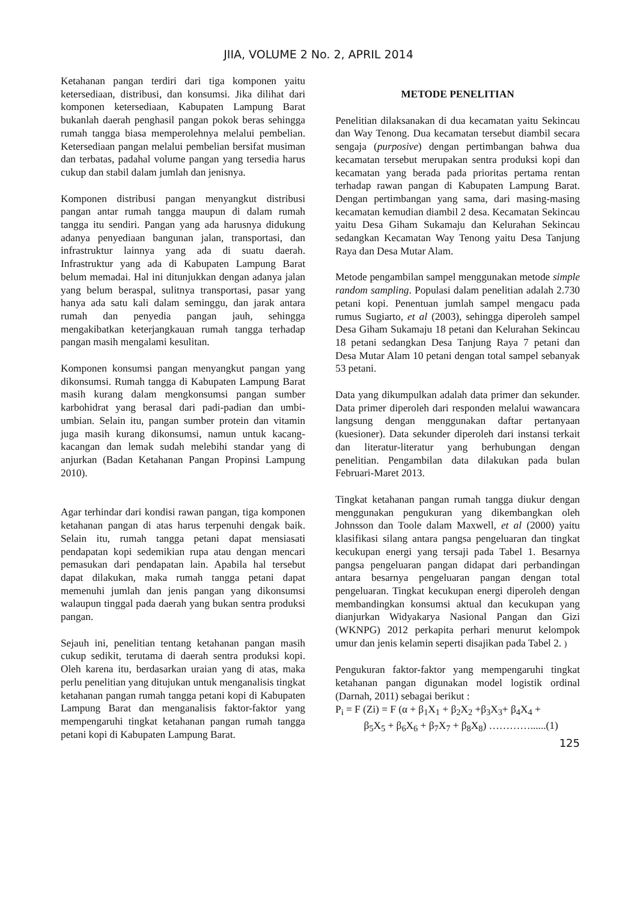JIIA, VOLUME 2 No. 2, APRIL 2014
Ketahanan pangan terdiri dari tiga komponen yaitu ketersediaan, distribusi, dan konsumsi. Jika dilihat dari komponen ketersediaan, Kabupaten Lampung Barat bukanlah daerah penghasil pangan pokok beras sehingga rumah tangga biasa memperolehnya melalui pembelian. Ketersediaan pangan melalui pembelian bersifat musiman dan terbatas, padahal volume pangan yang tersedia harus cukup dan stabil dalam jumlah dan jenisnya.
Komponen distribusi pangan menyangkut distribusi pangan antar rumah tangga maupun di dalam rumah tangga itu sendiri. Pangan yang ada harusnya didukung adanya penyediaan bangunan jalan, transportasi, dan infrastruktur lainnya yang ada di suatu daerah. Infrastruktur yang ada di Kabupaten Lampung Barat belum memadai. Hal ini ditunjukkan dengan adanya jalan yang belum beraspal, sulitnya transportasi, pasar yang hanya ada satu kali dalam seminggu, dan jarak antara rumah dan penyedia pangan jauh, sehingga mengakibatkan keterjangkauan rumah tangga terhadap pangan masih mengalami kesulitan.
Komponen konsumsi pangan menyangkut pangan yang dikonsumsi. Rumah tangga di Kabupaten Lampung Barat masih kurang dalam mengkonsumsi pangan sumber karbohidrat yang berasal dari padi-padian dan umbi-umbian. Selain itu, pangan sumber protein dan vitamin juga masih kurang dikonsumsi, namun untuk kacang-kacangan dan lemak sudah melebihi standar yang di anjurkan (Badan Ketahanan Pangan Propinsi Lampung 2010).
Agar terhindar dari kondisi rawan pangan, tiga komponen ketahanan pangan di atas harus terpenuhi dengak baik. Selain itu, rumah tangga petani dapat mensiasati pendapatan kopi sedemikian rupa atau dengan mencari pemasukan dari pendapatan lain. Apabila hal tersebut dapat dilakukan, maka rumah tangga petani dapat memenuhi jumlah dan jenis pangan yang dikonsumsi walaupun tinggal pada daerah yang bukan sentra produksi pangan.
Sejauh ini, penelitian tentang ketahanan pangan masih cukup sedikit, terutama di daerah sentra produksi kopi. Oleh karena itu, berdasarkan uraian yang di atas, maka perlu penelitian yang ditujukan untuk menganalisis tingkat ketahanan pangan rumah tangga petani kopi di Kabupaten Lampung Barat dan menganalisis faktor-faktor yang mempengaruhi tingkat ketahanan pangan rumah tangga petani kopi di Kabupaten Lampung Barat.
METODE PENELITIAN
Penelitian dilaksanakan di dua kecamatan yaitu Sekincau dan Way Tenong. Dua kecamatan tersebut diambil secara sengaja (purposive) dengan pertimbangan bahwa dua kecamatan tersebut merupakan sentra produksi kopi dan kecamatan yang berada pada prioritas pertama rentan terhadap rawan pangan di Kabupaten Lampung Barat. Dengan pertimbangan yang sama, dari masing-masing kecamatan kemudian diambil 2 desa. Kecamatan Sekincau yaitu Desa Giham Sukamaju dan Kelurahan Sekincau sedangkan Kecamatan Way Tenong yaitu Desa Tanjung Raya dan Desa Mutar Alam.
Metode pengambilan sampel menggunakan metode simple random sampling. Populasi dalam penelitian adalah 2.730 petani kopi. Penentuan jumlah sampel mengacu pada rumus Sugiarto, et al (2003), sehingga diperoleh sampel Desa Giham Sukamaju 18 petani dan Kelurahan Sekincau 18 petani sedangkan Desa Tanjung Raya 7 petani dan Desa Mutar Alam 10 petani dengan total sampel sebanyak 53 petani.
Data yang dikumpulkan adalah data primer dan sekunder. Data primer diperoleh dari responden melalui wawancara langsung dengan menggunakan daftar pertanyaan (kuesioner). Data sekunder diperoleh dari instansi terkait dan literatur-literatur yang berhubungan dengan penelitian. Pengambilan data dilakukan pada bulan Februari-Maret 2013.
Tingkat ketahanan pangan rumah tangga diukur dengan menggunakan pengukuran yang dikembangkan oleh Johnsson dan Toole dalam Maxwell, et al (2000) yaitu klasifikasi silang antara pangsa pengeluaran dan tingkat kecukupan energi yang tersaji pada Tabel 1. Besarnya pangsa pengeluaran pangan didapat dari perbandingan antara besarnya pengeluaran pangan dengan total pengeluaran. Tingkat kecukupan energi diperoleh dengan membandingkan konsumsi aktual dan kecukupan yang dianjurkan Widyakarya Nasional Pangan dan Gizi (WKNPG) 2012 perkapita perhari menurut kelompok umur dan jenis kelamin seperti disajikan pada Tabel 2. )
Pengukuran faktor-faktor yang mempengaruhi tingkat ketahanan pangan digunakan model logistik ordinal (Darnah, 2011) sebagai berikut :
P<sub>i</sub> = F (Zi) = F (α + β<sub>1</sub>X<sub>1</sub> + β<sub>2</sub>X<sub>2</sub> +β<sub>3</sub>X<sub>3</sub>+ β<sub>4</sub>X<sub>4</sub> +
β<sub>5</sub>X<sub>5</sub> + β<sub>6</sub>X<sub>6</sub> + β<sub>7</sub>X<sub>7</sub> + β<sub>8</sub>X<sub>8</sub>) …………......(1)
125